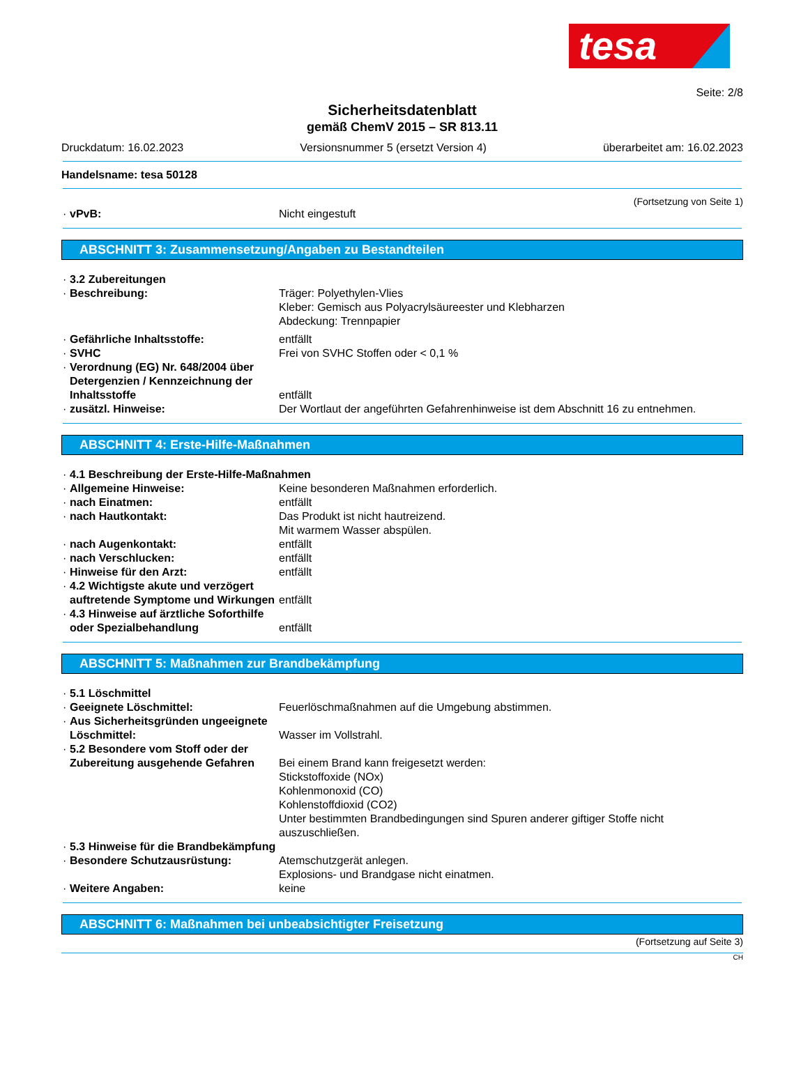tesa
Seite: 2/8
Sicherheitsdatenblatt
gemäß ChemV 2015 – SR 813.11
Druckdatum: 16.02.2023 Versionsnummer 5 (ersetzt Version 4) überarbeitet am: 16.02.2023
Handelsname: tesa 50128
(Fortsetzung von Seite 1)
vPvB: Nicht eingestuft
ABSCHNITT 3: Zusammensetzung/Angaben zu Bestandteilen
3.2 Zubereitungen
Beschreibung: Träger: Polyethylen-Vlies
Kleber: Gemisch aus Polyacrylsäureester und Klebharzen
Abdeckung: Trennpapier
Gefährliche Inhaltsstoffe: entfällt
SVHC Frei von SVHC Stoffen oder < 0,1 %
Verordnung (EG) Nr. 648/2004 über Detergenzien / Kennzeichnung der Inhaltsstoffe
entfällt
zusätzl. Hinweise: Der Wortlaut der angeführten Gefahrenhinweise ist dem Abschnitt 16 zu entnehmen.
ABSCHNITT 4: Erste-Hilfe-Maßnahmen
4.1 Beschreibung der Erste-Hilfe-Maßnahmen
Allgemeine Hinweise: Keine besonderen Maßnahmen erforderlich.
nach Einatmen: entfällt
nach Hautkontakt: Das Produkt ist nicht hautreizend.
Mit warmem Wasser abspülen.
nach Augenkontakt: entfällt
nach Verschlucken: entfällt
Hinweise für den Arzt: entfällt
4.2 Wichtigste akute und verzögert auftretende Symptome und Wirkungen
entfällt
4.3 Hinweise auf ärztliche Soforthilfe oder Spezialbehandlung
entfällt
ABSCHNITT 5: Maßnahmen zur Brandbekämpfung
5.1 Löschmittel
Geeignete Löschmittel: Feuerlöschmaßnahmen auf die Umgebung abstimmen.
Aus Sicherheitsgründen ungeeignete Löschmittel:
Wasser im Vollstrahl.
5.2 Besondere vom Stoff oder der Zubereitung ausgehende Gefahren
Bei einem Brand kann freigesetzt werden:
Stickstoffoxide (NOx)
Kohlenmonoxid (CO)
Kohlenstoffdioxid (CO2)
Unter bestimmten Brandbedingungen sind Spuren anderer giftiger Stoffe nicht auszuschließen.
5.3 Hinweise für die Brandbekämpfung
Besondere Schutzausrüstung: Atemschutzgerät anlegen.
Explosions- und Brandgase nicht einatmen.
Weitere Angaben: keine
ABSCHNITT 6: Maßnahmen bei unbeabsichtigter Freisetzung
(Fortsetzung auf Seite 3)
CH